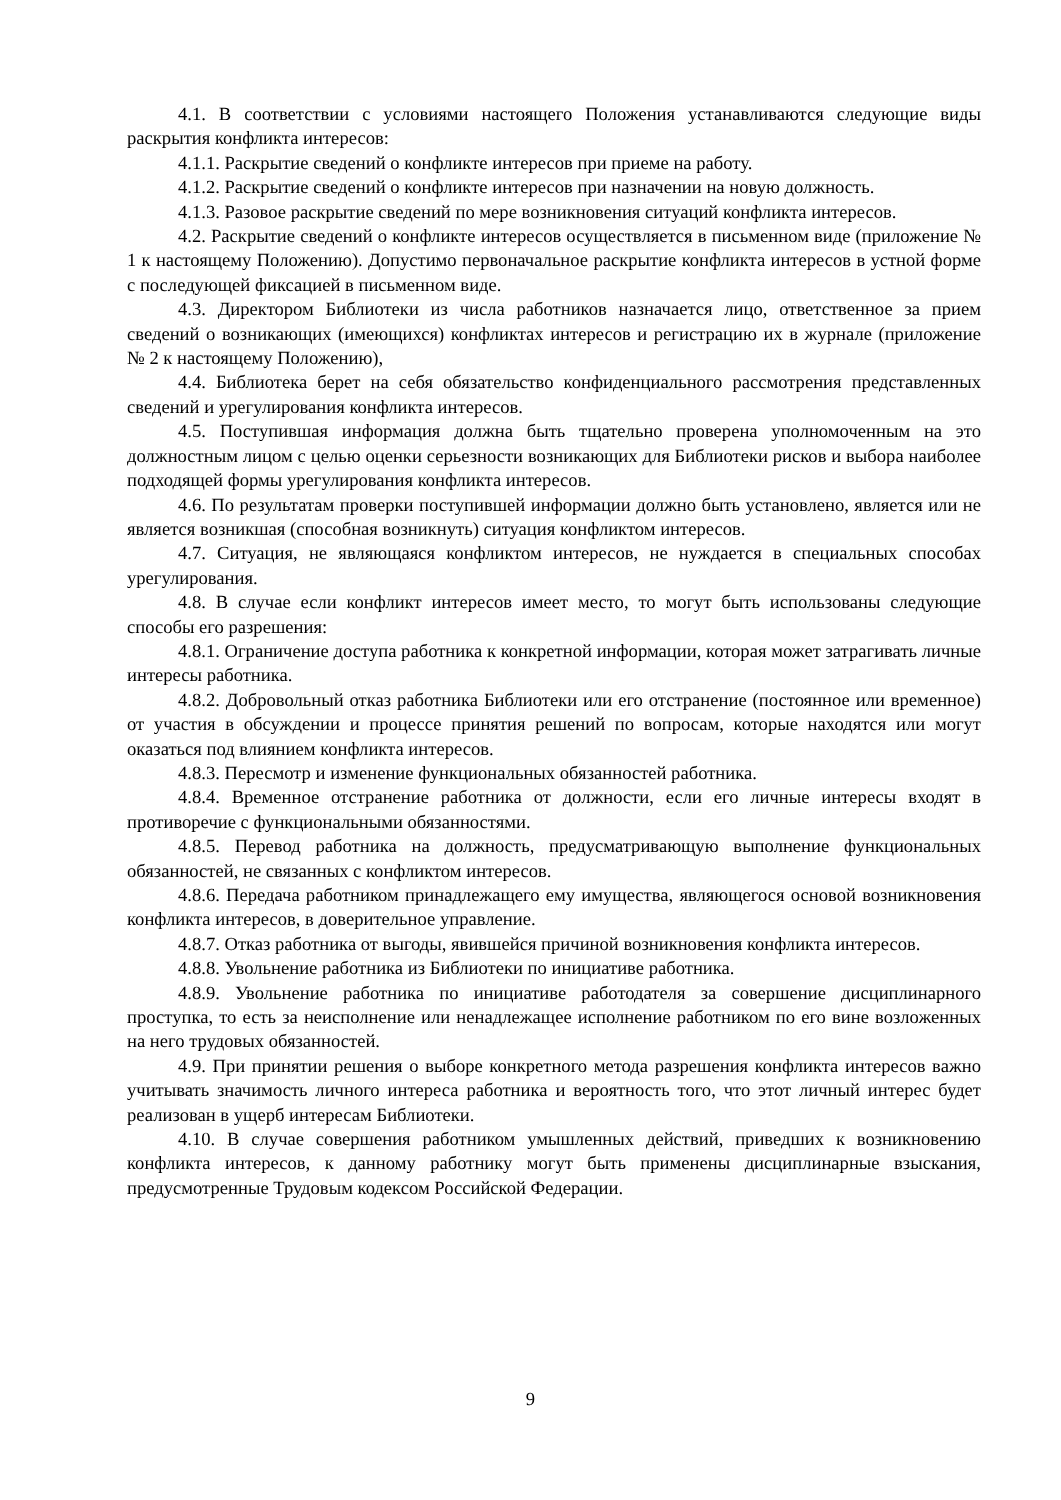4.1. В соответствии с условиями настоящего Положения устанавливаются следующие виды раскрытия конфликта интересов:
4.1.1. Раскрытие сведений о конфликте интересов при приеме на работу.
4.1.2. Раскрытие сведений о конфликте интересов при назначении на новую должность.
4.1.3. Разовое раскрытие сведений по мере возникновения ситуаций конфликта интересов.
4.2. Раскрытие сведений о конфликте интересов осуществляется в письменном виде (приложение № 1 к настоящему Положению). Допустимо первоначальное раскрытие конфликта интересов в устной форме с последующей фиксацией в письменном виде.
4.3. Директором Библиотеки из числа работников назначается лицо, ответственное за прием сведений о возникающих (имеющихся) конфликтах интересов и регистрацию их в журнале (приложение № 2 к настоящему Положению),
4.4. Библиотека берет на себя обязательство конфиденциального рассмотрения представленных сведений и урегулирования конфликта интересов.
4.5. Поступившая информация должна быть тщательно проверена уполномоченным на это должностным лицом с целью оценки серьезности возникающих для Библиотеки рисков и выбора наиболее подходящей формы урегулирования конфликта интересов.
4.6. По результатам проверки поступившей информации должно быть установлено, является или не является возникшая (способная возникнуть) ситуация конфликтом интересов.
4.7. Ситуация, не являющаяся конфликтом интересов, не нуждается в специальных способах урегулирования.
4.8. В случае если конфликт интересов имеет место, то могут быть использованы следующие способы его разрешения:
4.8.1. Ограничение доступа работника к конкретной информации, которая может затрагивать личные интересы работника.
4.8.2. Добровольный отказ работника Библиотеки или его отстранение (постоянное или временное) от участия в обсуждении и процессе принятия решений по вопросам, которые находятся или могут оказаться под влиянием конфликта интересов.
4.8.3. Пересмотр и изменение функциональных обязанностей работника.
4.8.4. Временное отстранение работника от должности, если его личные интересы входят в противоречие с функциональными обязанностями.
4.8.5. Перевод работника на должность, предусматривающую выполнение функциональных обязанностей, не связанных с конфликтом интересов.
4.8.6. Передача работником принадлежащего ему имущества, являющегося основой возникновения конфликта интересов, в доверительное управление.
4.8.7. Отказ работника от выгоды, явившейся причиной возникновения конфликта интересов.
4.8.8. Увольнение работника из Библиотеки по инициативе работника.
4.8.9. Увольнение работника по инициативе работодателя за совершение дисциплинарного проступка, то есть за неисполнение или ненадлежащее исполнение работником по его вине возложенных на него трудовых обязанностей.
4.9. При принятии решения о выборе конкретного метода разрешения конфликта интересов важно учитывать значимость личного интереса работника и вероятность того, что этот личный интерес будет реализован в ущерб интересам Библиотеки.
4.10. В случае совершения работником умышленных действий, приведших к возникновению конфликта интересов, к данному работнику могут быть применены дисциплинарные взыскания, предусмотренные Трудовым кодексом Российской Федерации.
9